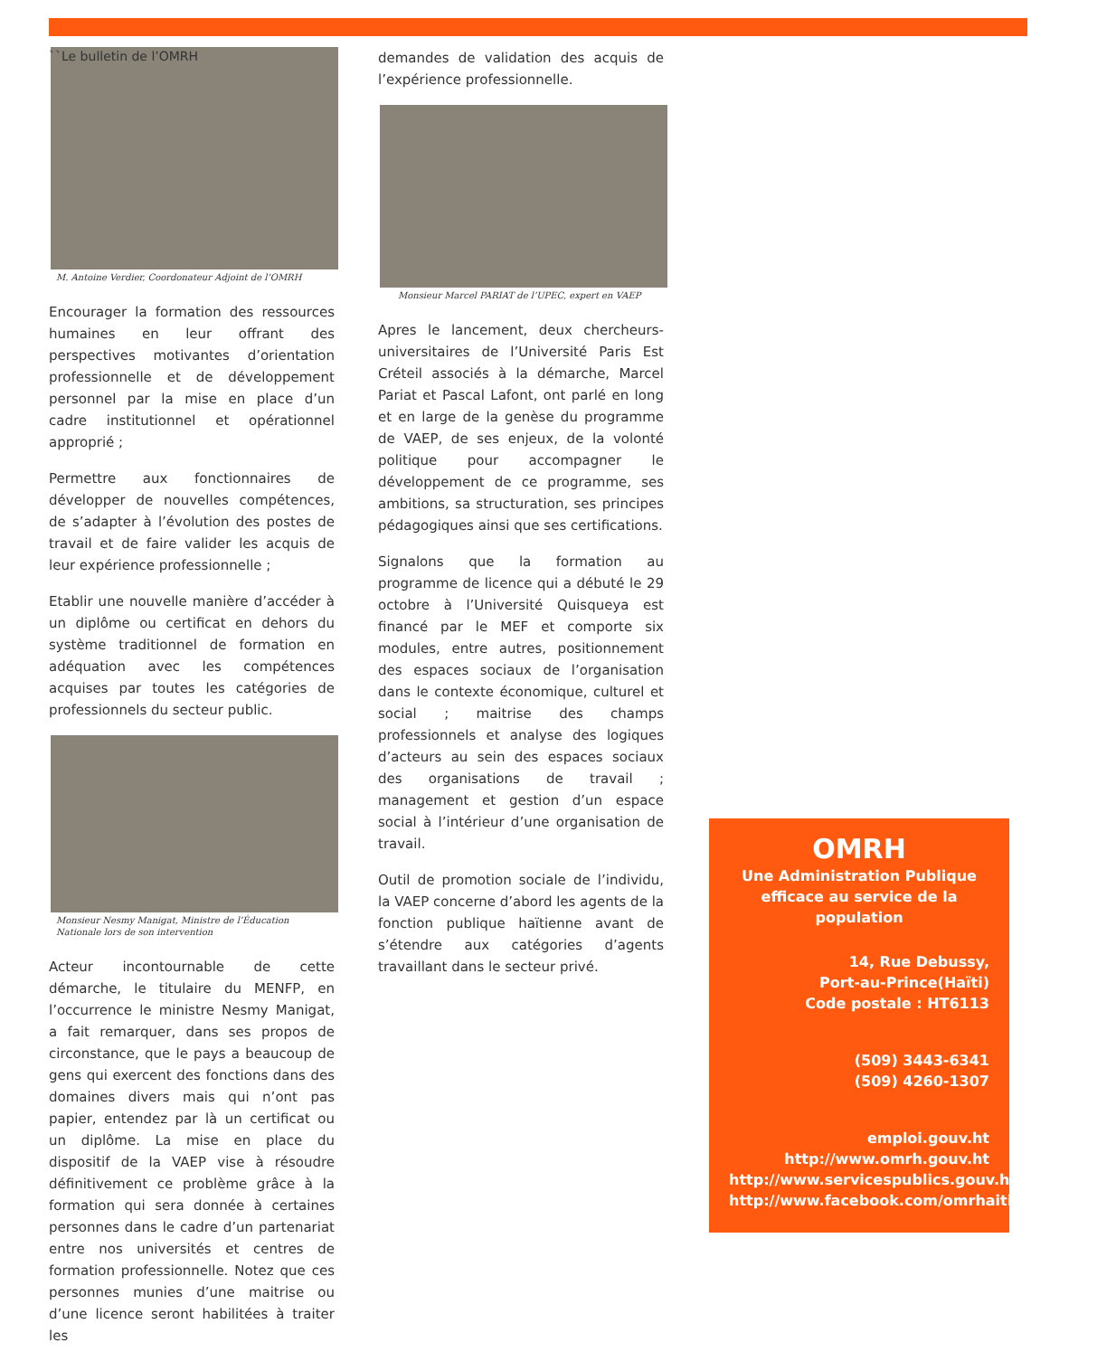``Le bulletin de l’OMRH
M. Antoine Verdier, Coordonateur Adjoint de l’OMRH
Encourager la formation des ressources humaines en leur offrant des perspectives motivantes d’orientation professionnelle et de développement personnel par la mise en place d’un cadre institutionnel et opérationnel approprié ;
Permettre aux fonctionnaires de développer de nouvelles compétences, de s’adapter à l’évolution des postes de travail et de faire valider les acquis de leur expérience professionnelle ;
Etablir une nouvelle manière d’accéder à un diplôme ou certificat en dehors du système traditionnel de formation en adéquation avec les compétences acquises par toutes les catégories de professionnels du secteur public.
Monsieur Nesmy Manigat, Ministre de l’Éducation Nationale lors de son intervention
Acteur incontournable de cette démarche, le titulaire du MENFP, en l’occurrence le ministre Nesmy Manigat, a fait remarquer, dans ses propos de circonstance, que le pays a beaucoup de gens qui exercent des fonctions dans des domaines divers mais qui n’ont pas papier, entendez par là un certificat ou un diplôme. La mise en place du dispositif de la VAEP vise à résoudre définitivement ce problème grâce à la formation qui sera donnée à certaines personnes dans le cadre d’un partenariat entre nos universités et centres de formation professionnelle. Notez que ces personnes munies d’une maitrise ou d’une licence seront habilitées à traiter les
demandes de validation des acquis de l’expérience professionnelle.
Monsieur Marcel PARIAT de l’UPEC, expert en VAEP
Apres le lancement, deux chercheurs-universitaires de l’Université Paris Est Créteil associés à la démarche, Marcel Pariat et Pascal Lafont, ont parlé en long et en large de la genèse du programme de VAEP, de ses enjeux, de la volonté politique pour accompagner le développement de ce programme, ses ambitions, sa structuration, ses principes pédagogiques ainsi que ses certifications.
Signalons que la formation au programme de licence qui a débuté le 29 octobre à l’Université Quisqueya est financé par le MEF et comporte six modules, entre autres, positionnement des espaces sociaux de l’organisation dans le contexte économique, culturel et social ; maitrise des champs professionnels et analyse des logiques d’acteurs au sein des espaces sociaux des organisations de travail ; management et gestion d’un espace social à l’intérieur d’une organisation de travail.
Outil de promotion sociale de l’individu, la VAEP concerne d’abord les agents de la fonction publique haïtienne avant de s’étendre aux catégories d’agents travaillant dans le secteur privé.
OMRH
Une Administration Publique efficace au service de la population
14, Rue Debussy,
Port-au-Prince(Haïti)
Code postale : HT6113
(509) 3443-6341
(509) 4260-1307
emploi.gouv.ht
http://www.omrh.gouv.ht
http://www.servicespublics.gouv.ht
http://www.facebook.com/omrhaiti